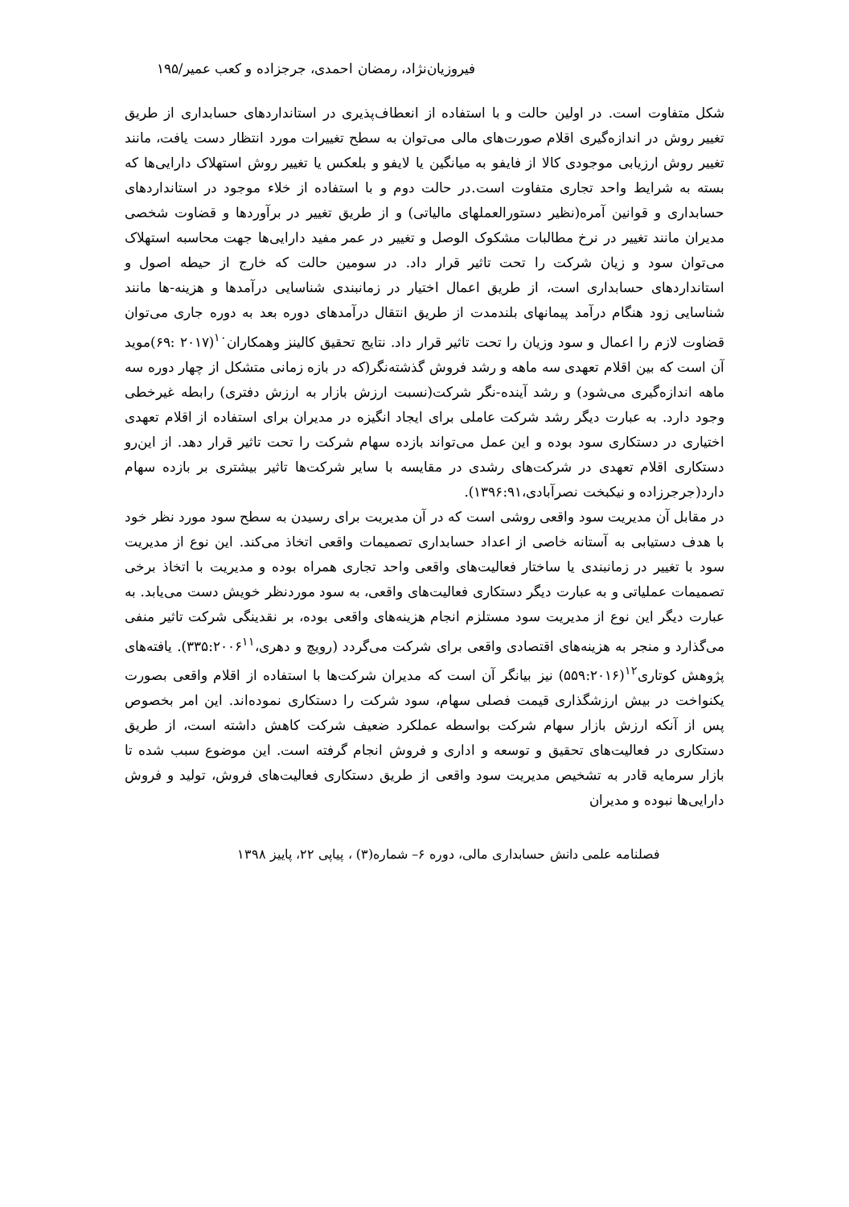فیروزیان‌نژاد، رمضان احمدی، جرجزاده و کعب عمیر/۱۹۵
شکل متفاوت است. در اولین حالت و با استفاده از انعطاف‌پذیری در استانداردهای حسابداری از طریق تغییر روش در اندازه‌گیری اقلام صورت‌های مالی می‌توان به سطح تغییرات مورد انتظار دست یافت، مانند تغییر روش ارزیابی موجودی کالا از فایفو به میانگین یا لایفو و بلعکس یا تغییر روش استهلاک دارایی‌ها که بسته به شرایط واحد تجاری متفاوت است.در حالت دوم و با استفاده از خلاء موجود در استانداردهای حسابداری و قوانین آمره(نظیر دستورالعملهای مالیاتی) و از طریق تغییر در برآوردها و قضاوت شخصی مدیران مانند تغییر در نرخ مطالبات مشکوک الوصل و تغییر در عمر مفید دارایی‌ها جهت محاسبه استهلاک می‌توان سود و زیان شرکت را تحت تاثیر قرار داد. در سومین حالت که خارج از حیطه اصول و استانداردهای حسابداری است، از طریق اعمال اختیار در زمانبندی شناسایی درآمدها و هزینه-ها مانند شناسایی زود هنگام درآمد پیمانهای بلندمدت از طریق انتقال درآمدهای دوره بعد به دوره جاری می‌توان قضاوت لازم را اعمال و سود وزیان را تحت تاثیر قرار داد. نتایج تحقیق کالینز وهمکاران<sup>۱۰</sup>(۲۰۱۷ :۶۹)موید آن است که بین اقلام تعهدی سه ماهه و رشد فروش گذشته‌نگر(که در بازه زمانی متشکل از چهار دوره سه ماهه اندازه‌گیری می‌شود) و رشد آینده-نگر شرکت(نسبت ارزش بازار به ارزش دفتری) رابطه غیرخطی وجود دارد. به عبارت دیگر رشد شرکت عاملی برای ایجاد انگیزه در مدیران برای استفاده از اقلام تعهدی اختیاری در دستکاری سود بوده و این عمل می‌تواند بازده سهام شرکت را تحت تاثیر قرار دهد. از این‌رو دستکاری اقلام تعهدی در شرکت‌های رشدی در مقایسه با سایر شرکت‌ها تاثیر بیشتری بر بازده سهام دارد(جرجرزاده و نیکبخت نصرآبادی،۱۳۹۶:۹۱).
در مقابل آن مدیریت سود واقعی روشی است که در آن مدیریت برای رسیدن به سطح سود مورد نظر خود با هدف دستیابی به آستانه خاصی از اعداد حسابداری تصمیمات واقعی اتخاذ می‌کند. این نوع از مدیریت سود با تغییر در زمانبندی یا ساختار فعالیت‌های واقعی واحد تجاری همراه بوده و مدیریت با اتخاذ برخی تصمیمات عملیاتی و به عبارت دیگر دستکاری فعالیت‌های واقعی، به سود موردنظر خویش دست می‌یابد. به عبارت دیگر این نوع از مدیریت سود مستلزم انجام هزینه‌های واقعی بوده، بر نقدینگی شرکت تاثیر منفی می‌گذارد و منجر به هزینه‌های اقتصادی واقعی برای شرکت می‌گردد (رویچ و دهری،۳۳۵:۲۰۰۶<sup>۱۱</sup>). یافته‌های پژوهش کوتاری<sup>۱۲</sup>(۵۵۹:۲۰۱۶) نیز بیانگر آن است که مدیران شرکت‌ها با استفاده از اقلام واقعی بصورت یکنواخت در بیش ارزشگذاری قیمت فصلی سهام، سود شرکت را دستکاری نموده‌اند. این امر بخصوص پس از آنکه ارزش بازار سهام شرکت بواسطه عملکرد ضعیف شرکت کاهش داشته است، از طریق دستکاری در فعالیت‌های تحقیق و توسعه و اداری و فروش انجام گرفته است. این موضوع سبب شده تا بازار سرمایه قادر به تشخیص مدیریت سود واقعی از طریق دستکاری فعالیت‌های فروش، تولید و فروش دارایی‌ها نبوده و مدیران
فصلنامه علمی دانش حسابداری مالی، دوره ۶– شماره(۳) ، پیاپی ۲۲، پاییز ۱۳۹۸